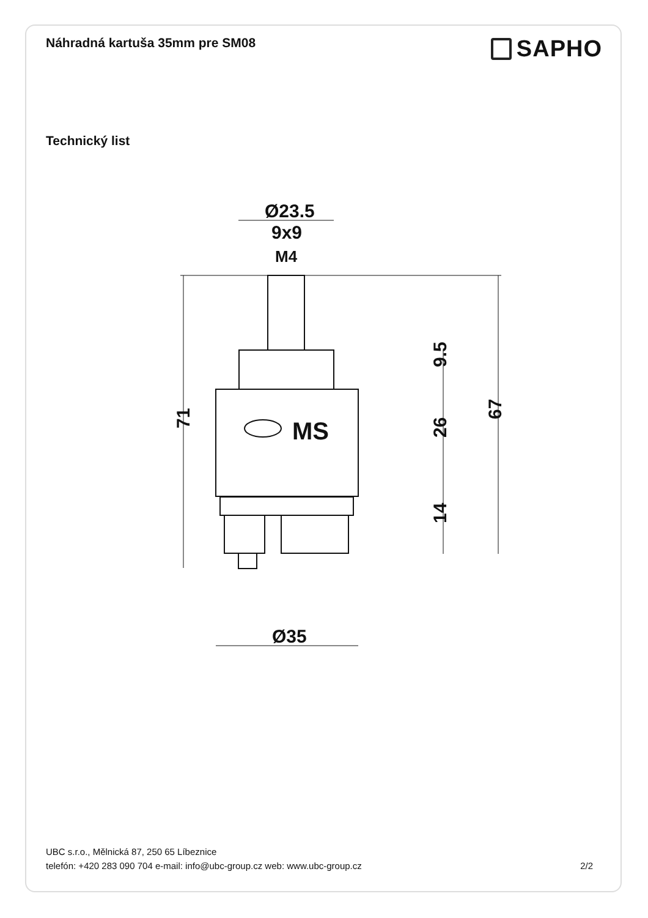Náhradná kartuša 35mm pre SM08
SAPHO
Technický list
Ø23.5
9x9
M4
MS
Ø35
71
9.5
26
14
67
UBC s.r.o., Mělnická 87, 250 65 Líbeznice
telefón: +420 283 090 704 e-mail: info@ubc-group.cz web: www.ubc-group.cz 2/2